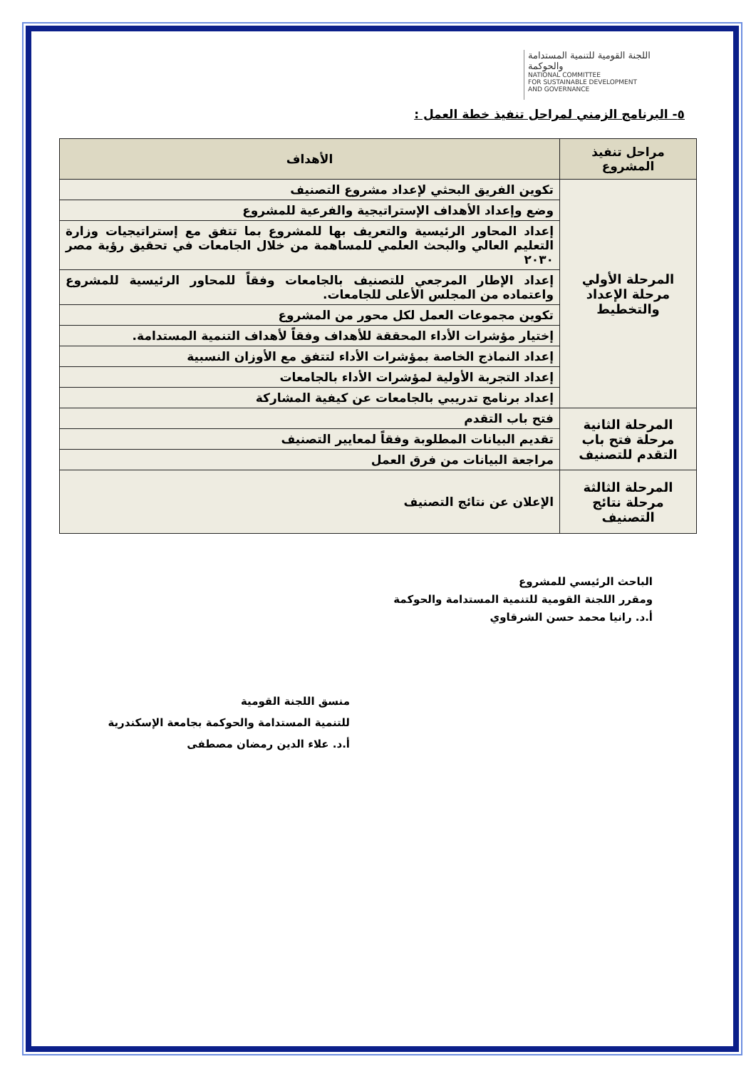اللجنة القومية للتنمية المستدامة والحوكمة
NATIONAL COMMITTEE
FOR SUSTAINABLE DEVELOPMENT
AND GOVERNANCE
٥- البرنامج الزمني لمراحل تنفيذ خطة العمل :
| مراحل تنفيذ المشروع | الأهداف |
| --- | --- |
| المرحلة الأولي مرحلة الإعداد والتخطيط | تكوين الفريق البحثي لإعداد مشروع التصنيف |
| | وضع وإعداد الأهداف الإستراتيجية والفرعية للمشروع |
| | إعداد المحاور الرئيسية والتعريف بها للمشروع بما تتفق مع إستراتيجيات وزارة التعليم العالي والبحث العلمي للمساهمة من خلال الجامعات في تحقيق رؤية مصر ٢٠٣٠ |
| | إعداد الإطار المرجعي للتصنيف بالجامعات وفقاً للمحاور الرئيسية للمشروع واعتماده من المجلس الأعلى للجامعات. |
| | تكوين مجموعات العمل لكل محور من المشروع |
| | إختيار مؤشرات الأداء المحققة للأهداف وفقاً لأهداف التنمية المستدامة. |
| | إعداد النماذج الخاصة بمؤشرات الأداء لتتفق مع الأوزان النسبية |
| | إعداد التجربة الأولية لمؤشرات الأداء بالجامعات |
| | إعداد برنامج تدريبي بالجامعات عن كيفية المشاركة |
| المرحلة الثانية مرحلة فتح باب التقدم للتصنيف | فتح باب التقدم |
| | تقديم البيانات المطلوبة وفقاً لمعايير التصنيف |
| | مراجعة البيانات من فرق العمل |
| المرحلة الثالثة مرحلة نتائج التصنيف | الإعلان عن نتائج التصنيف |
الباحث الرئيسي للمشروع
ومقرر اللجنة القومية للتنمية المستدامة والحوكمة
أ.د. رانيا محمد حسن الشرقاوي
منسق اللجنة القومية
للتنمية المستدامة والحوكمة بجامعة الإسكندرية
أ.د. علاء الدين رمضان مصطفى